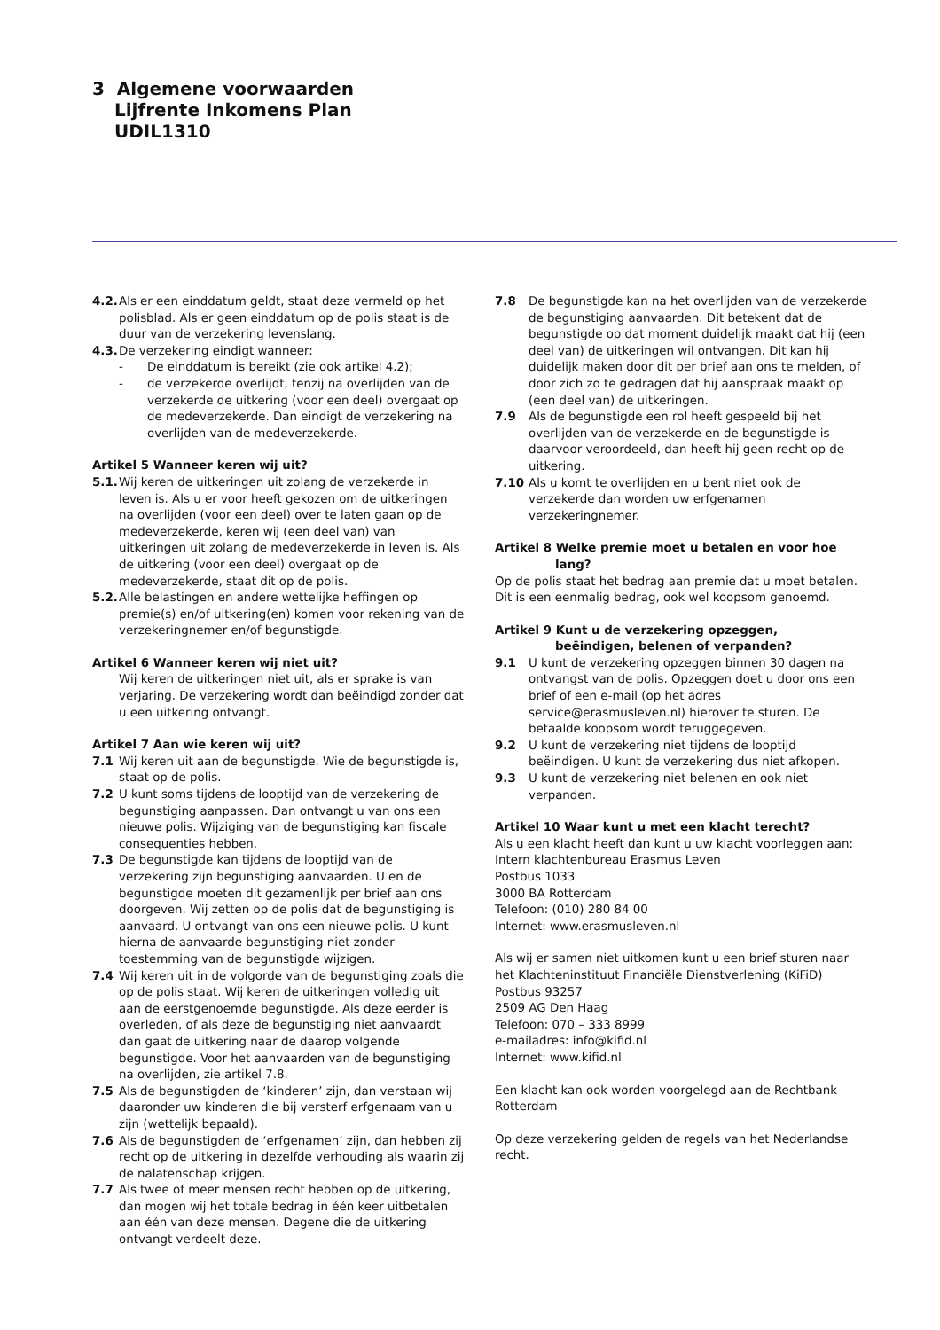3 Algemene voorwaarden
Lijfrente Inkomens Plan
UDIL1310
4.2. Als er een einddatum geldt, staat deze vermeld op het polisblad. Als er geen einddatum op de polis staat is de duur van de verzekering levenslang.
4.3. De verzekering eindigt wanneer:
- De einddatum is bereikt (zie ook artikel 4.2);
- de verzekerde overlijdt, tenzij na overlijden van de verzekerde de uitkering (voor een deel) overgaat op de medeverzekerde. Dan eindigt de verzekering na overlijden van de medeverzekerde.
Artikel 5 Wanneer keren wij uit?
5.1. Wij keren de uitkeringen uit zolang de verzekerde in leven is. Als u er voor heeft gekozen om de uitkeringen na overlijden (voor een deel) over te laten gaan op de medeverzekerde, keren wij (een deel van) van uitkeringen uit zolang de medeverzekerde in leven is. Als de uitkering (voor een deel) overgaat op de medeverzekerde, staat dit op de polis.
5.2. Alle belastingen en andere wettelijke heffingen op premie(s) en/of uitkering(en) komen voor rekening van de verzekeringnemer en/of begunstigde.
Artikel 6 Wanneer keren wij niet uit?
Wij keren de uitkeringen niet uit, als er sprake is van verjaring. De verzekering wordt dan beëindigd zonder dat u een uitkering ontvangt.
Artikel 7 Aan wie keren wij uit?
7.1 Wij keren uit aan de begunstigde. Wie de begunstigde is, staat op de polis.
7.2 U kunt soms tijdens de looptijd van de verzekering de begunstiging aanpassen. Dan ontvangt u van ons een nieuwe polis. Wijziging van de begunstiging kan fiscale consequenties hebben.
7.3 De begunstigde kan tijdens de looptijd van de verzekering zijn begunstiging aanvaarden. U en de begunstigde moeten dit gezamenlijk per brief aan ons doorgeven. Wij zetten op de polis dat de begunstiging is aanvaard. U ontvangt van ons een nieuwe polis. U kunt hierna de aanvaarde begunstiging niet zonder toestemming van de begunstigde wijzigen.
7.4 Wij keren uit in de volgorde van de begunstiging zoals die op de polis staat. Wij keren de uitkeringen volledig uit aan de eerstgenoemde begunstigde. Als deze eerder is overleden, of als deze de begunstiging niet aanvaardt dan gaat de uitkering naar de daarop volgende begunstigde. Voor het aanvaarden van de begunstiging na overlijden, zie artikel 7.8.
7.5 Als de begunstigden de ‘kinderen’ zijn, dan verstaan wij daaronder uw kinderen die bij versterf erfgenaam van u zijn (wettelijk bepaald).
7.6 Als de begunstigden de ‘erfgenamen’ zijn, dan hebben zij recht op de uitkering in dezelfde verhouding als waarin zij de nalatenschap krijgen.
7.7 Als twee of meer mensen recht hebben op de uitkering, dan mogen wij het totale bedrag in één keer uitbetalen aan één van deze mensen. Degene die de uitkering ontvangt verdeelt deze.
7.8 De begunstigde kan na het overlijden van de verzekerde de begunstiging aanvaarden. Dit betekent dat de begunstigde op dat moment duidelijk maakt dat hij (een deel van) de uitkeringen wil ontvangen. Dit kan hij duidelijk maken door dit per brief aan ons te melden, of door zich zo te gedragen dat hij aanspraak maakt op (een deel van) de uitkeringen.
7.9 Als de begunstigde een rol heeft gespeeld bij het overlijden van de verzekerde en de begunstigde is daarvoor veroordeeld, dan heeft hij geen recht op de uitkering.
7.10 Als u komt te overlijden en u bent niet ook de verzekerde dan worden uw erfgenamen verzekeringnemer.
Artikel 8 Welke premie moet u betalen en voor hoe
lang?
Op de polis staat het bedrag aan premie dat u moet betalen. Dit is een eenmalig bedrag, ook wel koopsom genoemd.
Artikel 9 Kunt u de verzekering opzeggen,
beëindigen, belenen of verpanden?
9.1 U kunt de verzekering opzeggen binnen 30 dagen na ontvangst van de polis. Opzeggen doet u door ons een brief of een e-mail (op het adres service@erasmusleven.nl) hierover te sturen. De betaalde koopsom wordt teruggegeven.
9.2 U kunt de verzekering niet tijdens de looptijd beëindigen. U kunt de verzekering dus niet afkopen.
9.3 U kunt de verzekering niet belenen en ook niet verpanden.
Artikel 10 Waar kunt u met een klacht terecht?
Als u een klacht heeft dan kunt u uw klacht voorleggen aan:
Intern klachtenbureau Erasmus Leven
Postbus 1033
3000 BA Rotterdam
Telefoon: (010) 280 84 00
Internet: www.erasmusleven.nl
Als wij er samen niet uitkomen kunt u een brief sturen naar het Klachteninstituut Financiële Dienstverlening (KiFiD)
Postbus 93257
2509 AG Den Haag
Telefoon: 070 – 333 8999
e-mailadres: info@kifid.nl
Internet: www.kifid.nl
Een klacht kan ook worden voorgelegd aan de Rechtbank Rotterdam
Op deze verzekering gelden de regels van het Nederlandse recht.